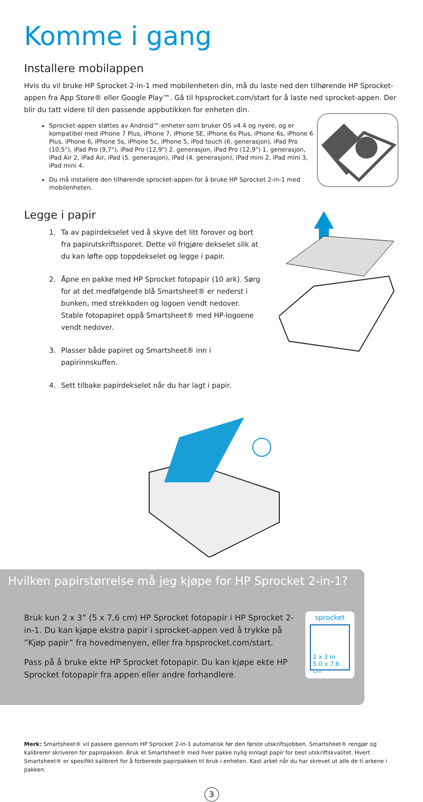Komme i gang
Installere mobilappen
Hvis du vil bruke HP Sprocket-2-in-1 med mobilenheten din, må du laste ned den tilhørende HP Sprocket-appen fra App Store® eller Google Play™. Gå til hpsprocket.com/start for å laste ned sprocket-appen. Der blir du tatt videre til den passende appbutikken for enheten din.
Sprocket-appen støttes av Android™-enheter som bruker OS v4.4 og nyere, og er kompatibel med iPhone 7 Plus, iPhone 7, iPhone SE, iPhone 6s Plus, iPhone 6s, iPhone 6 Plus, iPhone 6, iPhone 5s, iPhone 5c, iPhone 5, iPod touch (6. generasjon), iPad Pro (10,5"), iPad Pro (9,7"), iPad Pro (12,9") 2. generasjon, iPad Pro (12,9") 1. generasjon, iPad Air 2, iPad Air, iPad (5. generasjon), iPad (4. generasjon), iPad mini 2, iPad mini 3, iPad mini 4.
Du må installere den tilhørende sprocket-appen for å bruke HP Sprocket 2-in-1 med mobilenheten.
Legge i papir
1. Ta av papirdekselet ved å skyve det litt forover og bort fra papirutskriftssporet. Dette vil frigjøre dekselet slik at du kan løfte opp toppdekselet og legge i papir.
2. Åpne en pakke med HP Sprocket fotopapir (10 ark). Sørg for at det medfølgende blå Smartsheet® er nederst i bunken, med strekkoden og logoen vendt nedover. Stable fotopapiret oppå Smartsheet® med HP-logoene vendt nedover.
3. Plasser både papiret og Smartsheet® inn i papirinnskuffen.
4. Sett tilbake papirdekselet når du har lagt i papir.
Hvilken papirstørrelse må jeg kjøpe for HP Sprocket 2-in-1?
Bruk kun 2 x 3” (5 x 7,6 cm) HP Sprocket fotopapir i HP Sprocket 2-in-1. Du kan kjøpe ekstra papir i sprocket-appen ved å trykke på ”Kjøp papir” fra hovedmenyen, eller fra hpsprocket.com/start.
Pass på å bruke ekte HP Sprocket fotopapir. Du kan kjøpe ekte HP Sprocket fotopapir fra appen eller andre forhandlere.
sprocket
2 x 3 in
5.0 x 7.6 cm
Merk: Smartsheet® vil passere gjennom HP Sprocket 2-in-1 automatisk før den første utskriftsjobben. Smartsheet® rengjør og kalibrerer skriveren for papirpakken. Bruk et Smartsheet® med hver pakke nylig innlagt papir for best utskriftskvalitet. Hvert Smartsheet® er spesifikt kalibrert for å forberede papirpakken til bruk i enheten. Kast arket når du har skrevet ut alle de ti arkene i pakken.
3